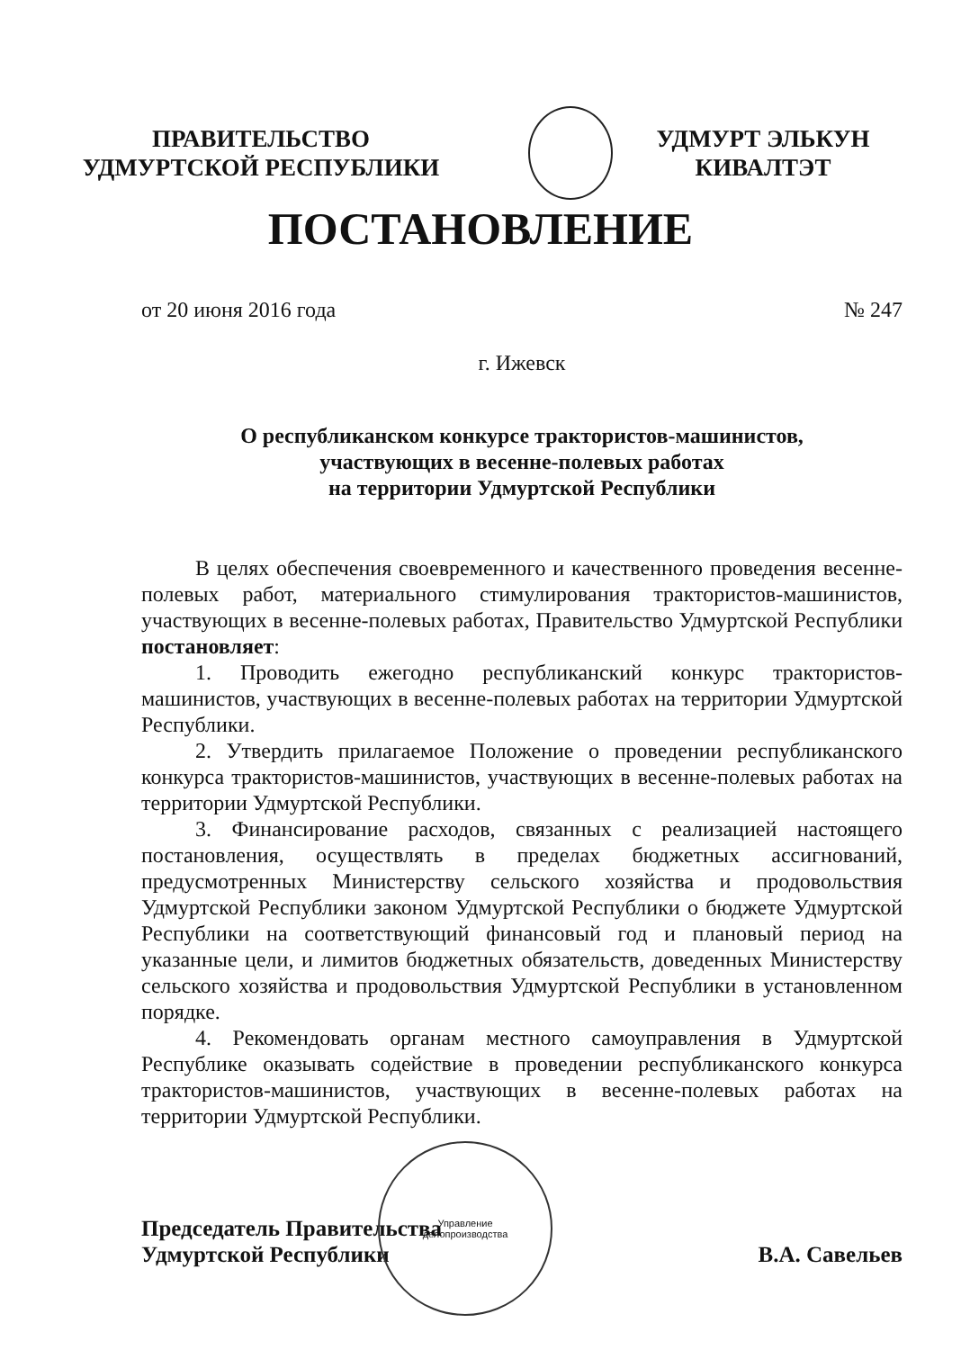ПРАВИТЕЛЬСТВО
УДМУРТСКОЙ РЕСПУБЛИКИ
УДМУРТ ЭЛЬКУН
КИВАЛТЭТ
ПОСТАНОВЛЕНИЕ
от 20 июня 2016 года № 247
г. Ижевск
О республиканском конкурсе трактористов-машинистов,
участвующих в весенне-полевых работах
на территории Удмуртской Республики
В целях обеспечения своевременного и качественного проведения весенне-полевых работ, материального стимулирования трактористов-машинистов, участвующих в весенне-полевых работах, Правительство Удмуртской Республики постановляет:
1. Проводить ежегодно республиканский конкурс трактористов-машинистов, участвующих в весенне-полевых работах на территории Удмуртской Республики.
2. Утвердить прилагаемое Положение о проведении республиканского конкурса трактористов-машинистов, участвующих в весенне-полевых работах на территории Удмуртской Республики.
3. Финансирование расходов, связанных с реализацией настоящего постановления, осуществлять в пределах бюджетных ассигнований, предусмотренных Министерству сельского хозяйства и продовольствия Удмуртской Республики законом Удмуртской Республики о бюджете Удмуртской Республики на соответствующий финансовый год и плановый период на указанные цели, и лимитов бюджетных обязательств, доведенных Министерству сельского хозяйства и продовольствия Удмуртской Республики в установленном порядке.
4. Рекомендовать органам местного самоуправления в Удмуртской Республике оказывать содействие в проведении республиканского конкурса трактористов-машинистов, участвующих в весенне-полевых работах на территории Удмуртской Республики.
Председатель Правительства
Удмуртской Республики В.А. Савельев
Управление
делопроизводства